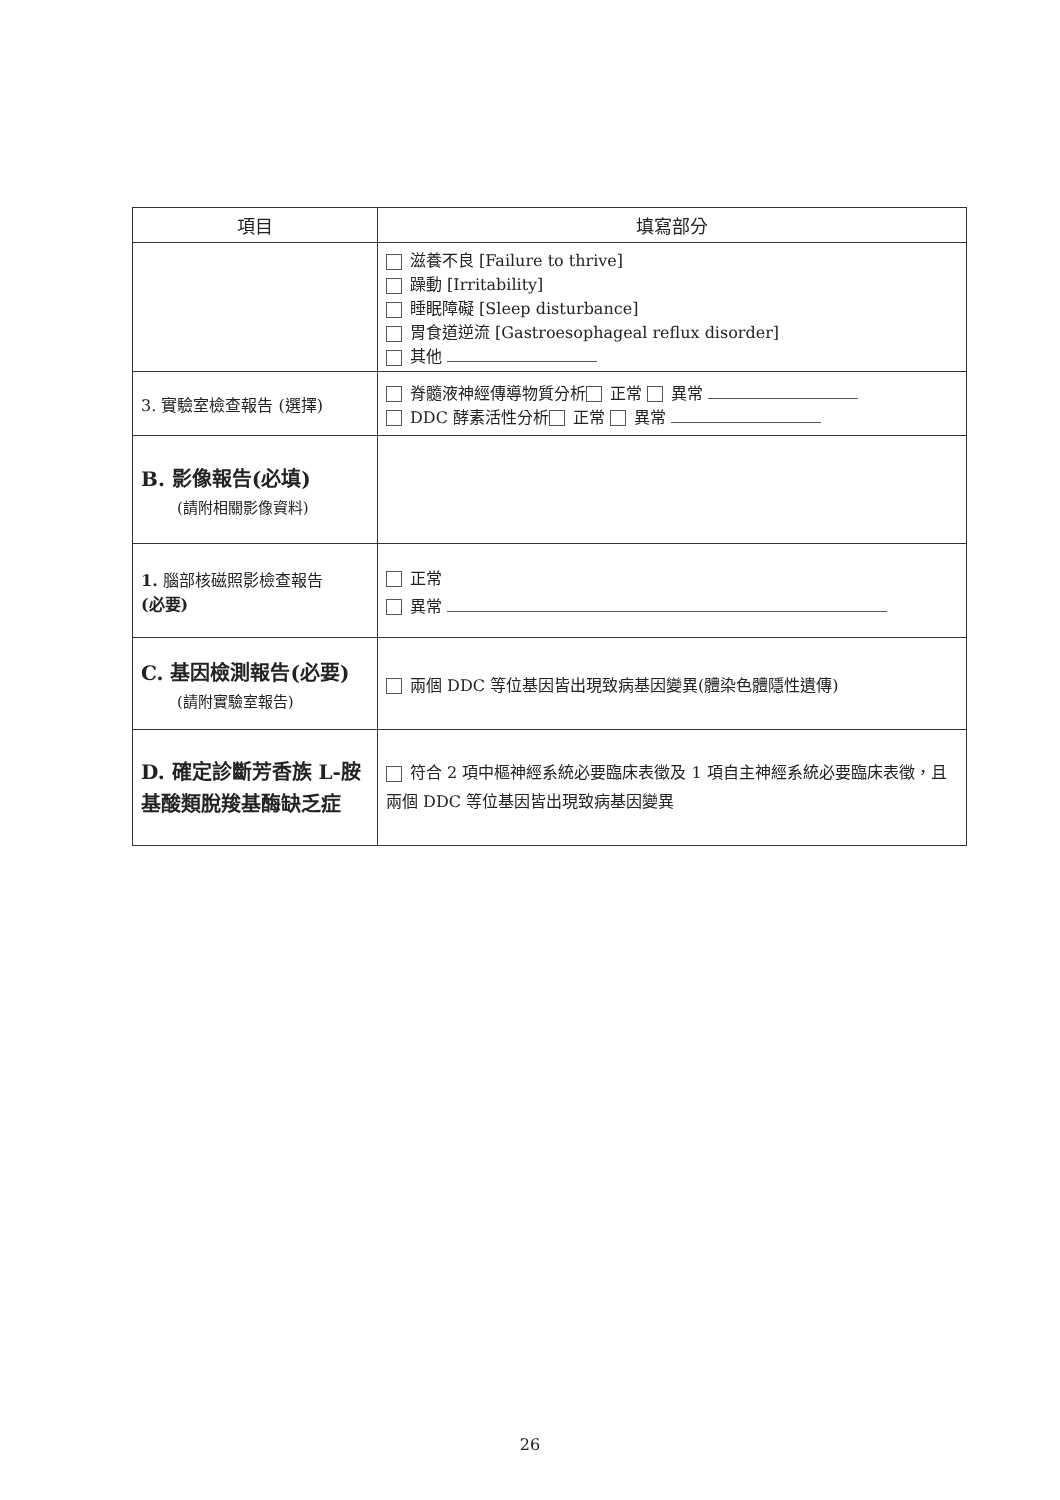| 項目 | 填寫部分 |
| --- | --- |
| | 滋養不良 [Failure to thrive] 躁動 [Irritability] 睡眠障礙 [Sleep disturbance] 胃食道逆流 [Gastroesophageal reflux disorder] 其他 |
| 3. 實驗室檢查報告 (選擇) | 脊髓液神經傳導物質分析 正常 異常 DDC 酵素活性分析 正常 異常 |
| B. 影像報告(必填) (請附相關影像資料) | |
| 1. 腦部核磁照影檢查報告 (必要) | 正常 異常 |
| C. 基因檢測報告(必要) (請附實驗室報告) | 兩個 DDC 等位基因皆出現致病基因變異(體染色體隱性遺傳) |
| D. 確定診斷芳香族 L-胺基酸類脫羧基酶缺乏症 | 符合 2 項中樞神經系統必要臨床表徵及 1 項自主神經系統必要臨床表徵，且兩個 DDC 等位基因皆出現致病基因變異 |
26